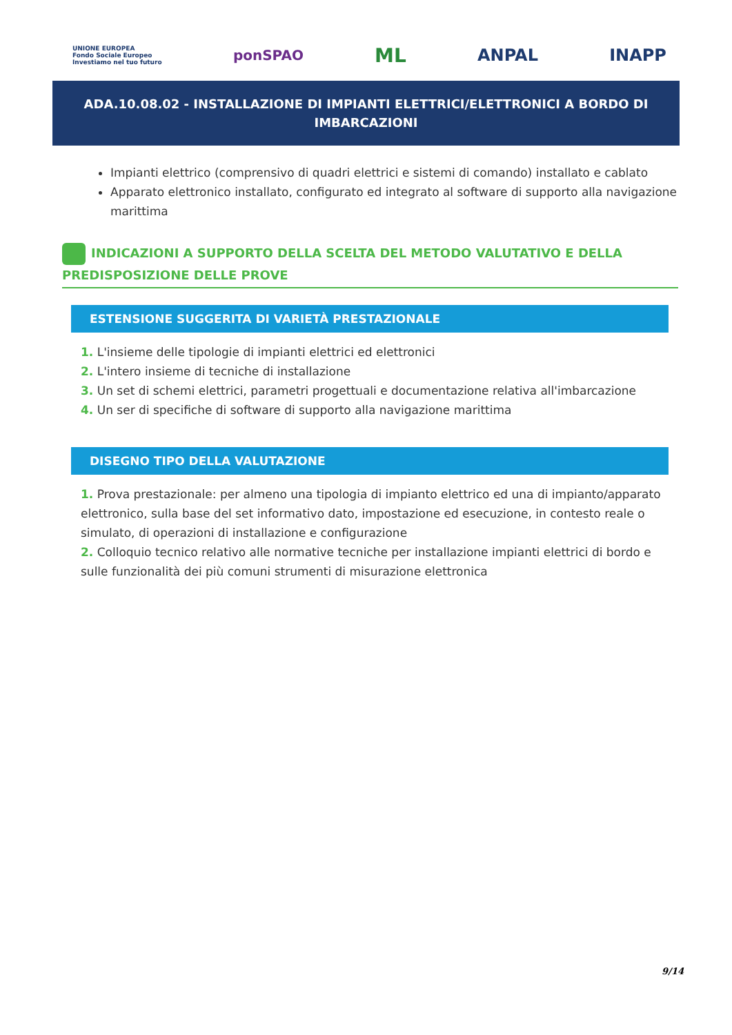UNIONE EUROPEA
Fondo Sociale Europeo
Investiamo nel tuo futuro
ponSPAO
ML
ANPAL INAPP
ADA.10.08.02 - INSTALLAZIONE DI IMPIANTI ELETTRICI/ELETTRONICI A BORDO DI IMBARCAZIONI
Impianti elettrico (comprensivo di quadri elettrici e sistemi di comando) installato e cablato
Apparato elettronico installato, configurato ed integrato al software di supporto alla navigazione marittima
INDICAZIONI A SUPPORTO DELLA SCELTA DEL METODO VALUTATIVO E DELLA PREDISPOSIZIONE DELLE PROVE
ESTENSIONE SUGGERITA DI VARIETÀ PRESTAZIONALE
1. L'insieme delle tipologie di impianti elettrici ed elettronici
2. L'intero insieme di tecniche di installazione
3. Un set di schemi elettrici, parametri progettuali e documentazione relativa all'imbarcazione
4. Un ser di specifiche di software di supporto alla navigazione marittima
DISEGNO TIPO DELLA VALUTAZIONE
1. Prova prestazionale: per almeno una tipologia di impianto elettrico ed una di impianto/apparato elettronico, sulla base del set informativo dato, impostazione ed esecuzione, in contesto reale o simulato, di operazioni di installazione e configurazione
2. Colloquio tecnico relativo alle normative tecniche per installazione impianti elettrici di bordo e sulle funzionalità dei più comuni strumenti di misurazione elettronica
9/14